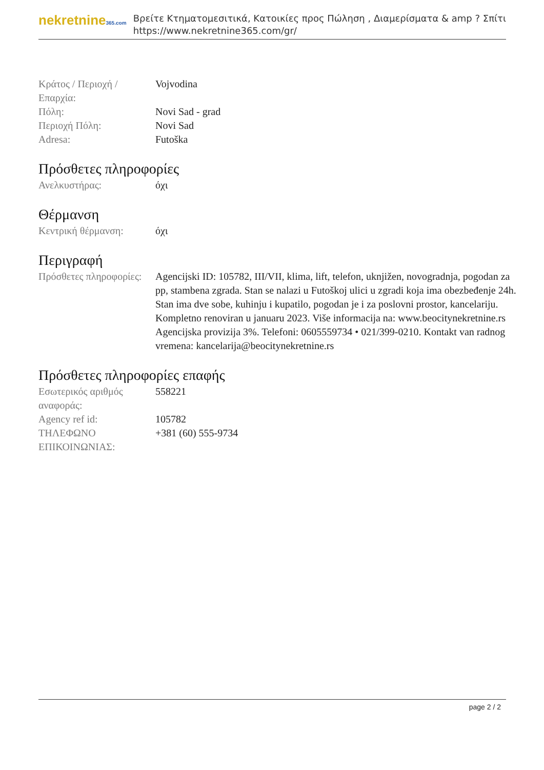nekretnine365.com
Βρείτε Κτηματομεσιτικά, Κατοικίες προς Πώληση , Διαμερίσματα & amp ? Σπίτι
https://www.nekretnine365.com/gr/
| Κράτος / Περιοχή / Επαρχία: | Vojvodina |
| Πόλη: | Novi Sad - grad |
| Περιοχή Πόλη: | Novi Sad |
| Adresa: | Futoška |
Πρόσθετες πληροφορίες
| Ανελκυστήρας: | όχι |
Θέρμανση
| Κεντρική θέρμανση: | όχι |
Περιγραφή
| Πρόσθετες πληροφορίες: | Agencijski ID: 105782, III/VII, klima, lift, telefon, uknjižen, novogradnja, pogodan za pp, stambena zgrada. Stan se nalazi u Futoškoj ulici u zgradi koja ima obezbeđenje 24h. Stan ima dve sobe, kuhinju i kupatilo, pogodan je i za poslovni prostor, kancelariju. Kompletno renoviran u januaru 2023. Više informacija na: www.beocitynekretnine.rs Agencijska provizija 3%. Telefoni: 0605559734 • 021/399-0210. Kontakt van radnog vremena: kancelarija@beocitynekretnine.rs |
Πρόσθετες πληροφορίες επαφής
| Εσωτερικός αριθμός αναφοράς: | 558221 |
| Agency ref id: | 105782 |
| ΤΗΛΕΦΩΝΟ ΕΠΙΚΟΙΝΩΝΙΑΣ: | +381 (60) 555-9734 |
page 2 / 2